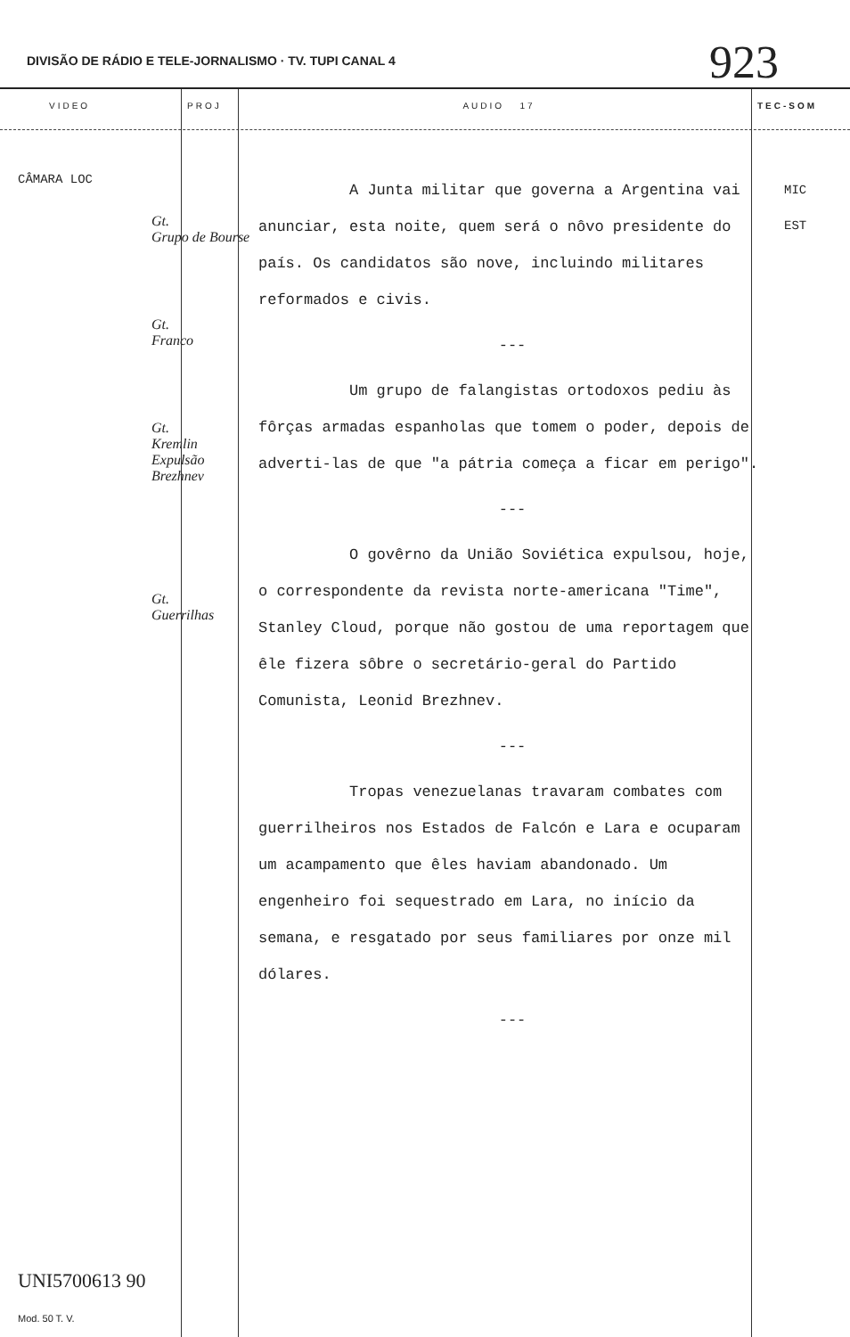DIVISÃO DE RÁDIO E TELE-JORNALISMO · TV. TUPI CANAL 4
923
VIDEO PROJ AUDIO 17 TEC-SOM
CÂMARA LOC
Gt.
Grupo de Bourse
Gt.
Franco
Gt.
Kremlin
Expulsão
Brezhnev
Gt.
Guerrilhas
A Junta militar que governa a Argentina vai anunciar, esta noite, quem será o nôvo presidente do país. Os candidatos são nove, incluindo militares reformados e civis.
---
Um grupo de falangistas ortodoxos pediu às fôrças armadas espanholas que tomem o poder, depois de adverti-las de que "a pátria começa a ficar em perigo".
---
O govêrno da União Soviética expulsou, hoje, o correspondente da revista norte-americana "Time", Stanley Cloud, porque não gostou de uma reportagem que êle fizera sôbre o secretário-geral do Partido Comunista, Leonid Brezhnev.
---
Tropas venezuelanas travaram combates com guerrilheiros nos Estados de Falcón e Lara e ocuparam um acampamento que êles haviam abandonado. Um engenheiro foi sequestrado em Lara, no início da semana, e resgatado por seus familiares por onze mil dólares.
---
MIC
EST
UNI5700613 90
Mod. 50 T. V.